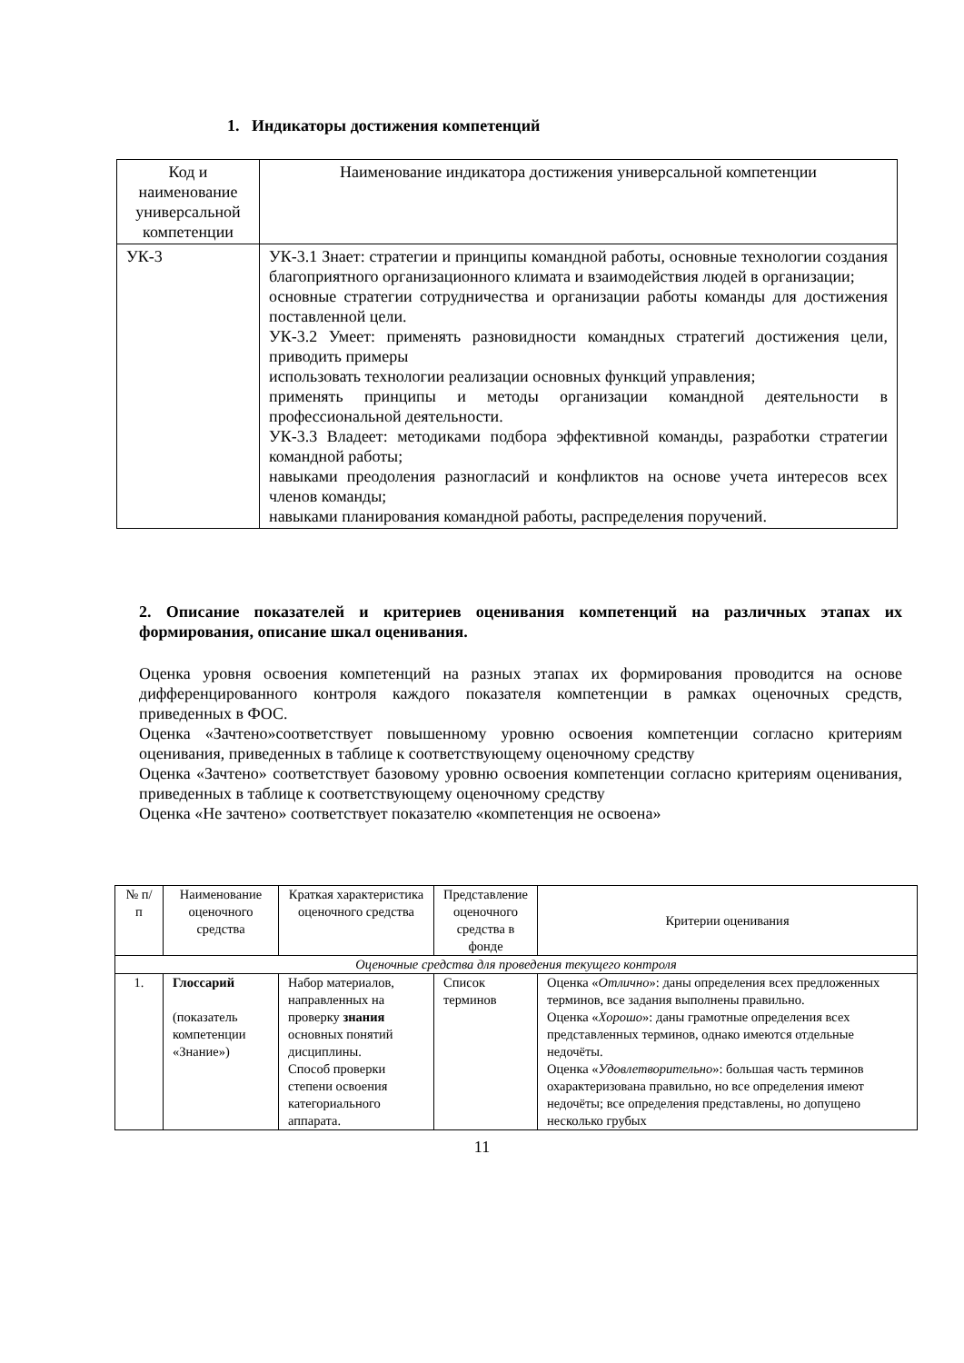1. Индикаторы достижения компетенций
| Код и наименование универсальной компетенции | Наименование индикатора достижения универсальной компетенции |
| --- | --- |
| УК-3 | УК-3.1 Знает: стратегии и принципы командной работы, основные технологии создания благоприятного организационного климата и взаимодействия людей в организации; основные стратегии сотрудничества и организации работы команды для достижения поставленной цели. УК-3.2 Умеет: применять разновидности командных стратегий достижения цели, приводить примеры использовать технологии реализации основных функций управления; применять принципы и методы организации командной деятельности в профессиональной деятельности. УК-3.3 Владеет: методиками подбора эффективной команды, разработки стратегии командной работы; навыками преодоления разногласий и конфликтов на основе учета интересов всех членов команды; навыками планирования командной работы, распределения поручений. |
2. Описание показателей и критериев оценивания компетенций на различных этапах их формирования, описание шкал оценивания.
Оценка уровня освоения компетенций на разных этапах их формирования проводится на основе дифференцированного контроля каждого показателя компетенции в рамках оценочных средств, приведенных в ФОС.
Оценка «Зачтено»соответствует повышенному уровню освоения компетенции согласно критериям оценивания, приведенных в таблице к соответствующему оценочному средству
Оценка «Зачтено» соответствует базовому уровню освоения компетенции согласно критериям оценивания, приведенных в таблице к соответствующему оценочному средству
Оценка «Не зачтено» соответствует показателю «компетенция не освоена»
| № п/п | Наименование оценочного средства | Краткая характеристика оценочного средства | Представление оценочного средства в фонде | Критерии оценивания |
| --- | --- | --- | --- | --- |
| Оценочные средства для проведения текущего контроля | | | | |
| 1. | Глоссарий (показатель компетенции «Знание») | Набор материалов, направленных на проверку знания основных понятий дисциплины. Способ проверки степени освоения категориального аппарата. | Список терминов | Оценка « Отлично »: даны определения всех предложенных терминов, все задания выполнены правильно. Оценка « Хорошо »: даны грамотные определения всех представленных терминов, однако имеются отдельные недочёты. Оценка « Удовлетворительно »: большая часть терминов охарактеризована правильно, но все определения имеют недочёты; все определения представлены, но допущено несколько грубых |
11